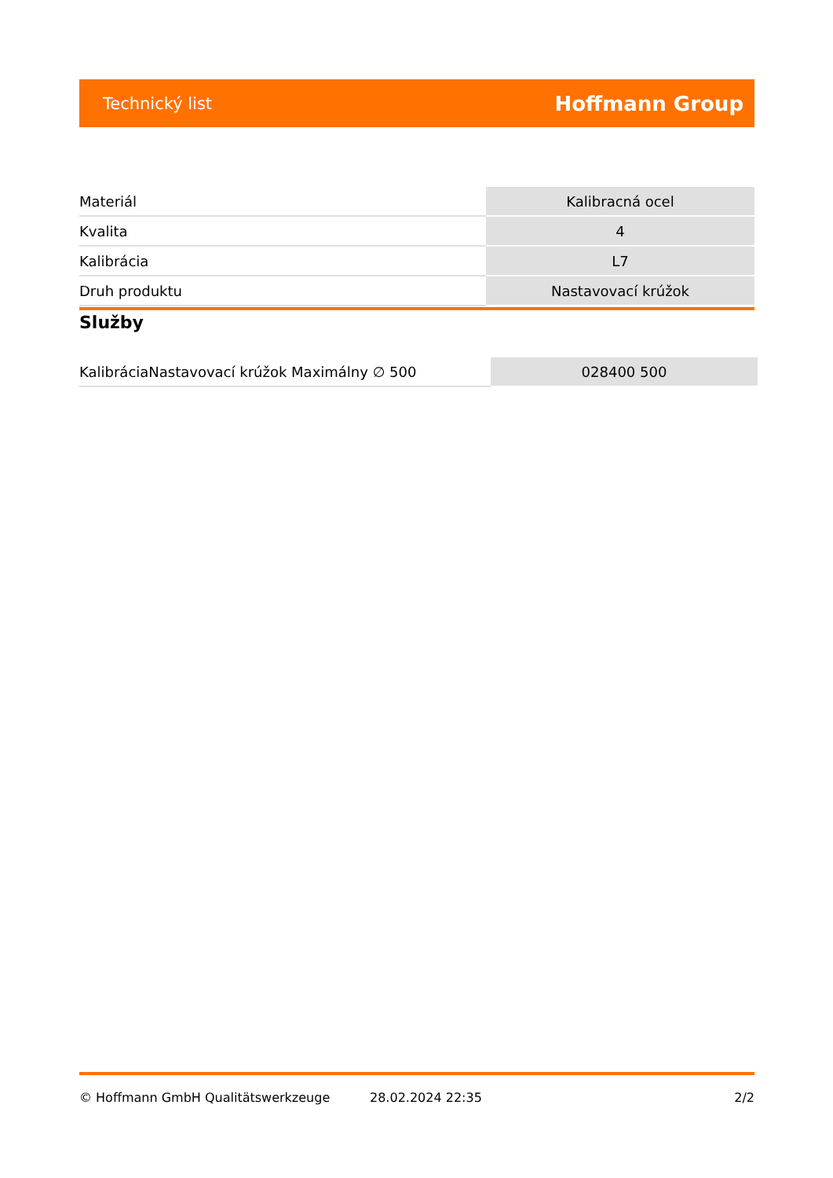Technický list Hoffmann Group
| Materiál | Kalibracná ocel |
| Kvalita | 4 |
| Kalibrácia | L7 |
| Druh produktu | Nastavovací krúžok |
Služby
| KalibráciaNastavovací krúžok Maximálny ∅ 500 | 028400 500 |
© Hoffmann GmbH Qualitätswerkzeuge 28.02.2024 22:35 2/2